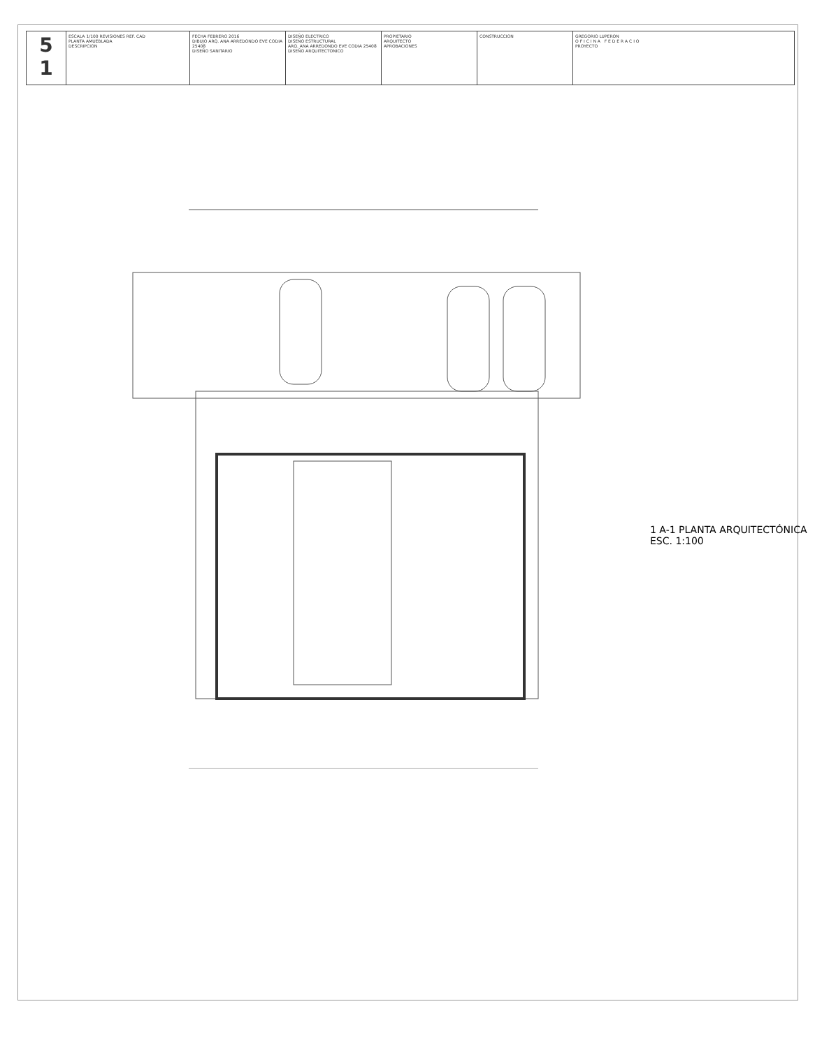| 5 1 | ESCALA 1/100 REVISIONES REF. CAD PLANTA AMUEBLADA DESCRIPCION | FECHA FEBRERO 2016 DIBUJO ARQ. ANA ARREDONDO EVE CODIA 25408 DISEÑO SANITARIO | DISEÑO ELECTRICO DISEÑO ESTRUCTURAL ARQ. ANA ARREDONDO EVE CODIA 25408 DISEÑO ARQUITECTONICO | PROPIETARIO ARQUITECTO APROBACIONES | CONSTRUCCION | GREGORIO LUPERON O F I C I N A F E D E R A C I O PROYECTO |
1 A-1 PLANTA ARQUITECTÓNICA
ESC. 1:100